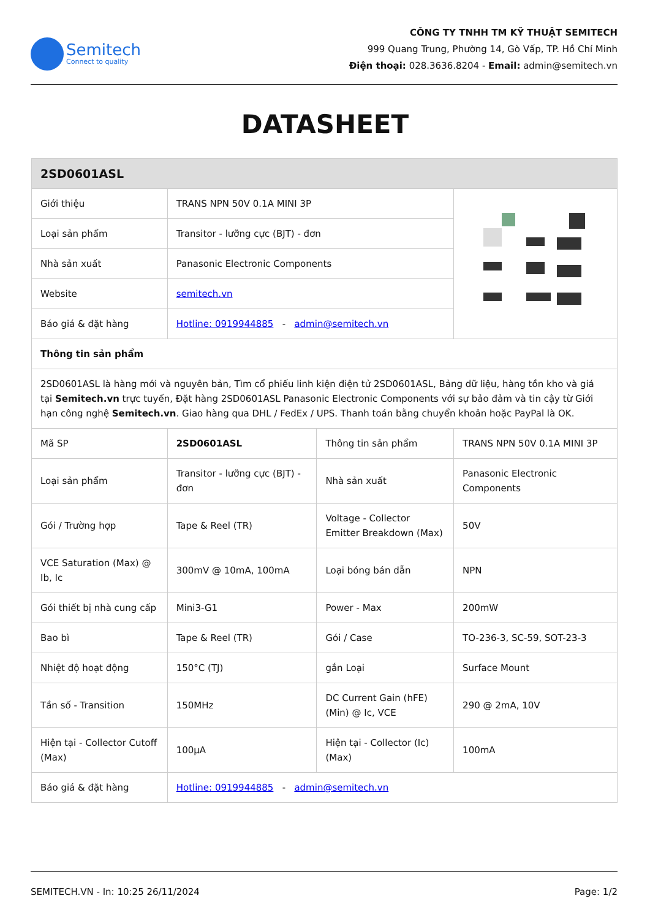Semitech
Connect to quality
CÔNG TY TNHH TM KỸ THUẬT SEMITECH
999 Quang Trung, Phường 14, Gò Vấp, TP. Hồ Chí Minh
Điện thoại: 028.3636.8204 - Email: admin@semitech.vn
DATASHEET
| 2SD0601ASL | | | |
| --- | --- | --- | --- |
| Giới thiệu | TRANS NPN 50V 0.1A MINI 3P | | |
| Loại sản phẩm | Transitor - lưỡng cực (BJT) - đơn | | |
| Nhà sản xuất | Panasonic Electronic Components | | |
| Website | semitech.vn | | |
| Báo giá & đặt hàng | Hotline: 0919944885 - admin@semitech.vn | | |
| Thông tin sản phẩm | | | |
| 2SD0601ASL là hàng mới và nguyên bản, Tìm cổ phiếu linh kiện điện tử 2SD0601ASL, Bảng dữ liệu, hàng tồn kho và giá tại Semitech.vn trực tuyến, Đặt hàng 2SD0601ASL Panasonic Electronic Components với sự bảo đảm và tin cậy từ Giới hạn công nghệ Semitech.vn . Giao hàng qua DHL / FedEx / UPS. Thanh toán bằng chuyển khoản hoặc PayPal là OK. | | | |
| Mã SP | 2SD0601ASL | Thông tin sản phẩm | TRANS NPN 50V 0.1A MINI 3P |
| Loại sản phẩm | Transitor - lưỡng cực (BJT) - đơn | Nhà sản xuất | Panasonic Electronic Components |
| Gói / Trường hợp | Tape & Reel (TR) | Voltage - Collector Emitter Breakdown (Max) | 50V |
| VCE Saturation (Max) @ Ib, Ic | 300mV @ 10mA, 100mA | Loại bóng bán dẫn | NPN |
| Gói thiết bị nhà cung cấp | Mini3-G1 | Power - Max | 200mW |
| Bao bì | Tape & Reel (TR) | Gói / Case | TO-236-3, SC-59, SOT-23-3 |
| Nhiệt độ hoạt động | 150°C (TJ) | gắn Loại | Surface Mount |
| Tần số - Transition | 150MHz | DC Current Gain (hFE) (Min) @ Ic, VCE | 290 @ 2mA, 10V |
| Hiện tại - Collector Cutoff (Max) | 100µA | Hiện tại - Collector (Ic) (Max) | 100mA |
| Báo giá & đặt hàng | Hotline: 0919944885 - admin@semitech.vn | | |
SEMITECH.VN - In: 10:25 26/11/2024 Page: 1/2